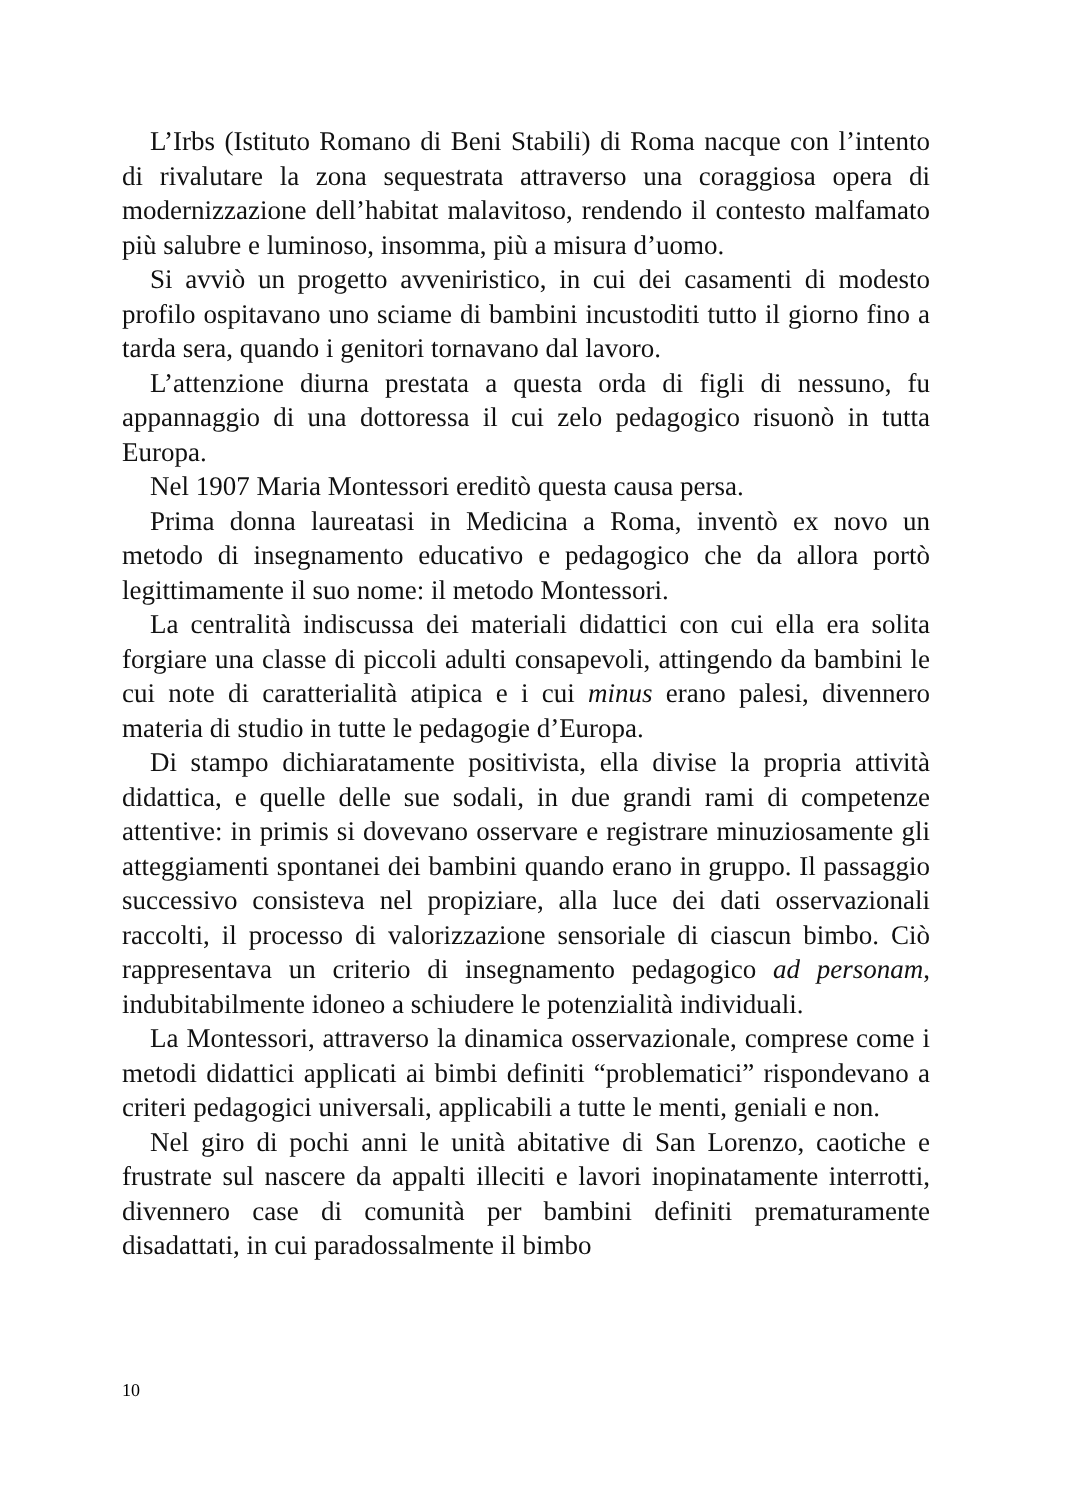L’Irbs (Istituto Romano di Beni Stabili) di Roma nacque con l’intento di rivalutare la zona sequestrata attraverso una coraggiosa opera di modernizzazione dell’habitat malavitoso, rendendo il contesto malfamato più salubre e luminoso, insomma, più a misura d’uomo.
Si avviò un progetto avveniristico, in cui dei casamenti di modesto profilo ospitavano uno sciame di bambini incustoditi tutto il giorno fino a tarda sera, quando i genitori tornavano dal lavoro.
L’attenzione diurna prestata a questa orda di figli di nessuno, fu appannaggio di una dottoressa il cui zelo pedagogico risuonò in tutta Europa.
Nel 1907 Maria Montessori ereditò questa causa persa.
Prima donna laureatasi in Medicina a Roma, inventò ex novo un metodo di insegnamento educativo e pedagogico che da allora portò legittimamente il suo nome: il metodo Montessori.
La centralità indiscussa dei materiali didattici con cui ella era solita forgiare una classe di piccoli adulti consapevoli, attingendo da bambini le cui note di caratterialità atipica e i cui minus erano palesi, divennero materia di studio in tutte le pedagogie d’Europa.
Di stampo dichiaratamente positivista, ella divise la propria attività didattica, e quelle delle sue sodali, in due grandi rami di competenze attentive: in primis si dovevano osservare e registrare minuziosamente gli atteggiamenti spontanei dei bambini quando erano in gruppo. Il passaggio successivo consisteva nel propiziare, alla luce dei dati osservazionali raccolti, il processo di valorizzazione sensoriale di ciascun bimbo. Ciò rappresentava un criterio di insegnamento pedagogico ad personam, indubitabilmente idoneo a schiudere le potenzialità individuali.
La Montessori, attraverso la dinamica osservazionale, comprese come i metodi didattici applicati ai bimbi definiti “problematici” rispondevano a criteri pedagogici universali, applicabili a tutte le menti, geniali e non.
Nel giro di pochi anni le unità abitative di San Lorenzo, caotiche e frustrate sul nascere da appalti illeciti e lavori inopinatamente interrotti, divennero case di comunità per bambini definiti prematuramente disadattati, in cui paradossalmente il bimbo
10